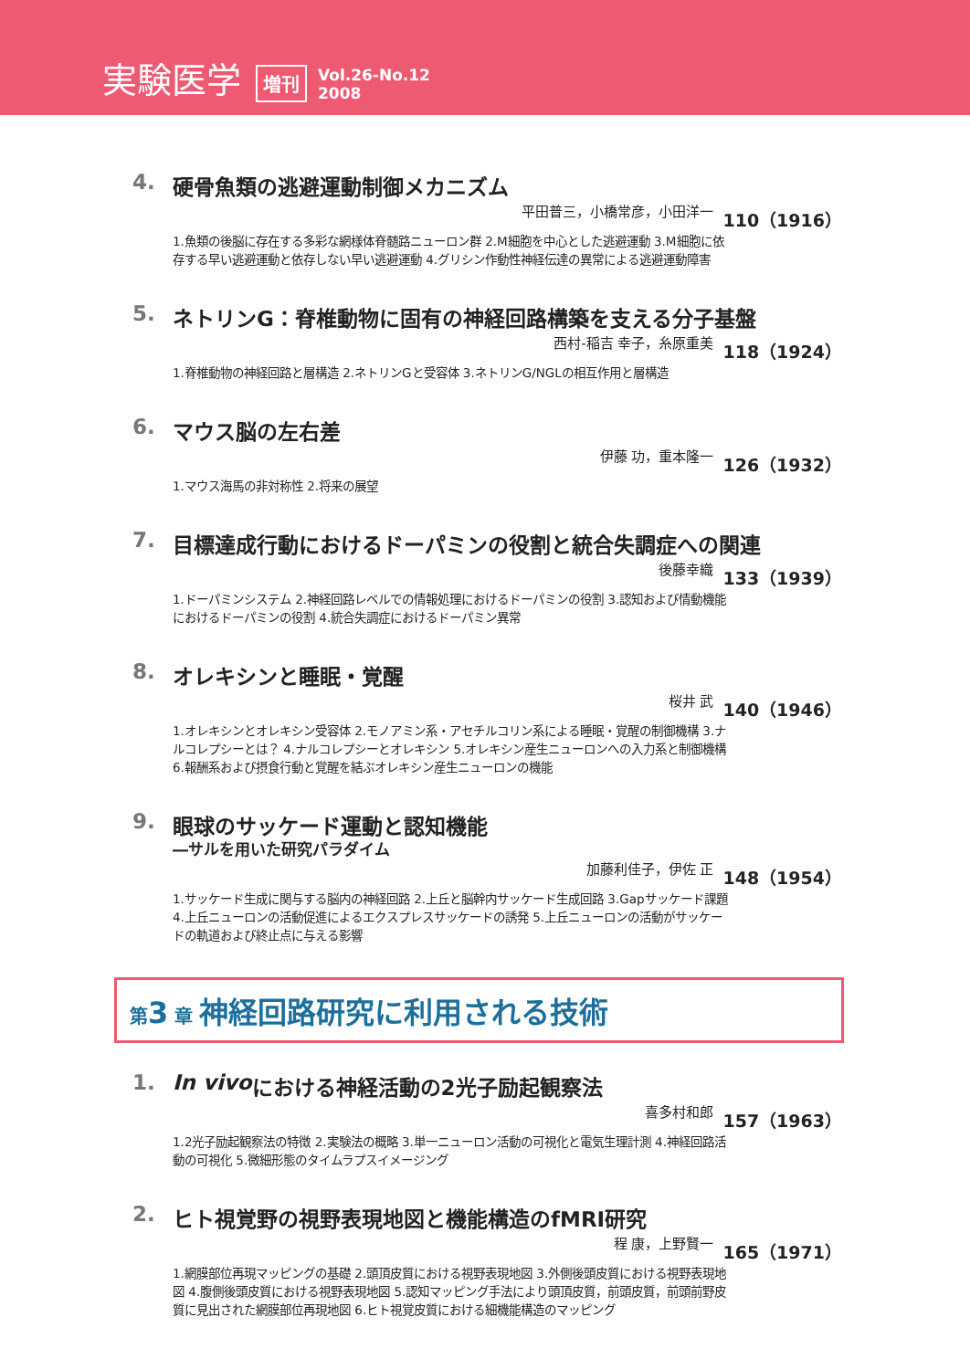実験医学 増刊 Vol.26-No.12
2008
4. 硬骨魚類の逃避運動制御メカニズム
平田普三，小橋常彦，小田洋一 110（1916）
1.魚類の後脳に存在する多彩な網様体脊髄路ニューロン群 2.M細胞を中心とした逃避運動 3.M細胞に依存する早い逃避運動と依存しない早い逃避運動 4.グリシン作動性神経伝達の異常による逃避運動障害
5. ネトリンG：脊椎動物に固有の神経回路構築を支える分子基盤
西村-稲吉 幸子，糸原重美 118（1924）
1.脊椎動物の神経回路と層構造 2.ネトリンGと受容体 3.ネトリンG/NGLの相互作用と層構造
6. マウス脳の左右差
伊藤 功，重本隆一 126（1932）
1.マウス海馬の非対称性 2.将来の展望
7. 目標達成行動におけるドーパミンの役割と統合失調症への関連
後藤幸織 133（1939）
1.ドーパミンシステム 2.神経回路レベルでの情報処理におけるドーパミンの役割 3.認知および情動機能におけるドーパミンの役割 4.統合失調症におけるドーパミン異常
8. オレキシンと睡眠・覚醒
桜井 武 140（1946）
1.オレキシンとオレキシン受容体 2.モノアミン系・アセチルコリン系による睡眠・覚醒の制御機構 3.ナルコレプシーとは？ 4.ナルコレプシーとオレキシン 5.オレキシン産生ニューロンへの入力系と制御機構 6.報酬系および摂食行動と覚醒を結ぶオレキシン産生ニューロンの機能
9. 眼球のサッケード運動と認知機能
―サルを用いた研究パラダイム
加藤利佳子，伊佐 正 148（1954）
1.サッケード生成に関与する脳内の神経回路 2.上丘と脳幹内サッケード生成回路 3.Gapサッケード課題 4.上丘ニューロンの活動促進によるエクスプレスサッケードの誘発 5.上丘ニューロンの活動がサッケードの軌道および終止点に与える影響
第3 章 神経回路研究に利用される技術
1. In vivo における神経活動の2光子励起観察法
喜多村和郎 157（1963）
1.2光子励起観察法の特徴 2.実験法の概略 3.単一ニューロン活動の可視化と電気生理計測 4.神経回路活動の可視化 5.微細形態のタイムラプスイメージング
2. ヒト視覚野の視野表現地図と機能構造のfMRI研究
程 康，上野賢一 165（1971）
1.網膜部位再現マッピングの基礎 2.頭頂皮質における視野表現地図 3.外側後頭皮質における視野表現地図 4.腹側後頭皮質における視野表現地図 5.認知マッピング手法により頭頂皮質，前頭皮質，前頭前野皮質に見出された網膜部位再現地図 6.ヒト視覚皮質における細機能構造のマッピング